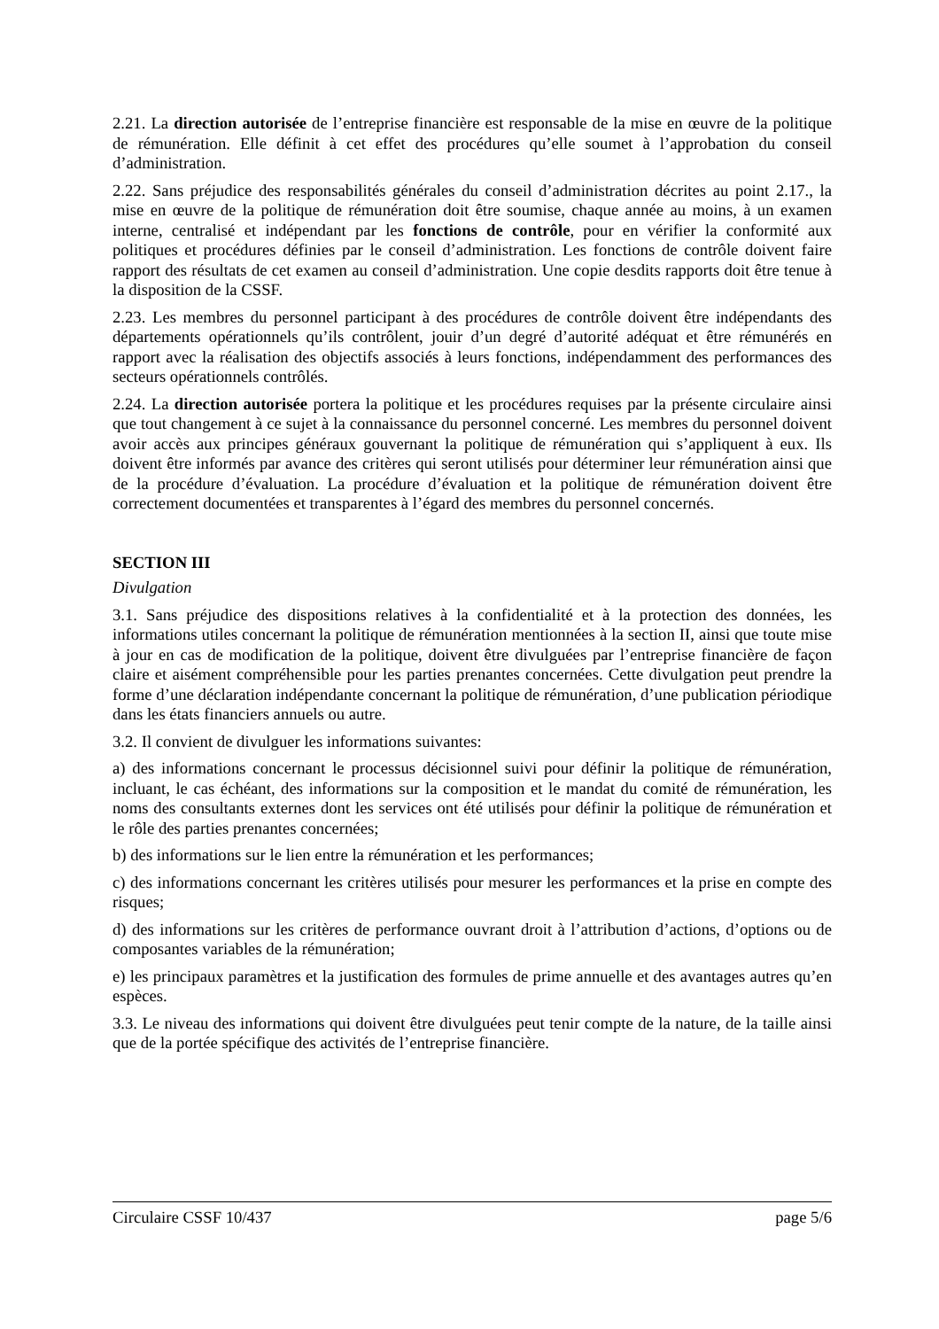2.21. La direction autorisée de l’entreprise financière est responsable de la mise en œuvre de la politique de rémunération. Elle définit à cet effet des procédures qu’elle soumet à l’approbation du conseil d’administration.
2.22. Sans préjudice des responsabilités générales du conseil d’administration décrites au point 2.17., la mise en œuvre de la politique de rémunération doit être soumise, chaque année au moins, à un examen interne, centralisé et indépendant par les fonctions de contrôle, pour en vérifier la conformité aux politiques et procédures définies par le conseil d’administration. Les fonctions de contrôle doivent faire rapport des résultats de cet examen au conseil d’administration. Une copie desdits rapports doit être tenue à la disposition de la CSSF.
2.23. Les membres du personnel participant à des procédures de contrôle doivent être indépendants des départements opérationnels qu’ils contrôlent, jouir d’un degré d’autorité adéquat et être rémunérés en rapport avec la réalisation des objectifs associés à leurs fonctions, indépendamment des performances des secteurs opérationnels contrôlés.
2.24. La direction autorisée portera la politique et les procédures requises par la présente circulaire ainsi que tout changement à ce sujet à la connaissance du personnel concerné. Les membres du personnel doivent avoir accès aux principes généraux gouvernant la politique de rémunération qui s’appliquent à eux. Ils doivent être informés par avance des critères qui seront utilisés pour déterminer leur rémunération ainsi que de la procédure d’évaluation. La procédure d’évaluation et la politique de rémunération doivent être correctement documentées et transparentes à l’égard des membres du personnel concernés.
SECTION III
Divulgation
3.1. Sans préjudice des dispositions relatives à la confidentialité et à la protection des données, les informations utiles concernant la politique de rémunération mentionnées à la section II, ainsi que toute mise à jour en cas de modification de la politique, doivent être divulguées par l’entreprise financière de façon claire et aisément compréhensible pour les parties prenantes concernées. Cette divulgation peut prendre la forme d’une déclaration indépendante concernant la politique de rémunération, d’une publication périodique dans les états financiers annuels ou autre.
3.2. Il convient de divulguer les informations suivantes:
a) des informations concernant le processus décisionnel suivi pour définir la politique de rémunération, incluant, le cas échéant, des informations sur la composition et le mandat du comité de rémunération, les noms des consultants externes dont les services ont été utilisés pour définir la politique de rémunération et le rôle des parties prenantes concernées;
b) des informations sur le lien entre la rémunération et les performances;
c) des informations concernant les critères utilisés pour mesurer les performances et la prise en compte des risques;
d) des informations sur les critères de performance ouvrant droit à l’attribution d’actions, d’options ou de composantes variables de la rémunération;
e) les principaux paramètres et la justification des formules de prime annuelle et des avantages autres qu’en espèces.
3.3. Le niveau des informations qui doivent être divulguées peut tenir compte de la nature, de la taille ainsi que de la portée spécifique des activités de l’entreprise financière.
Circulaire CSSF 10/437 page 5/6